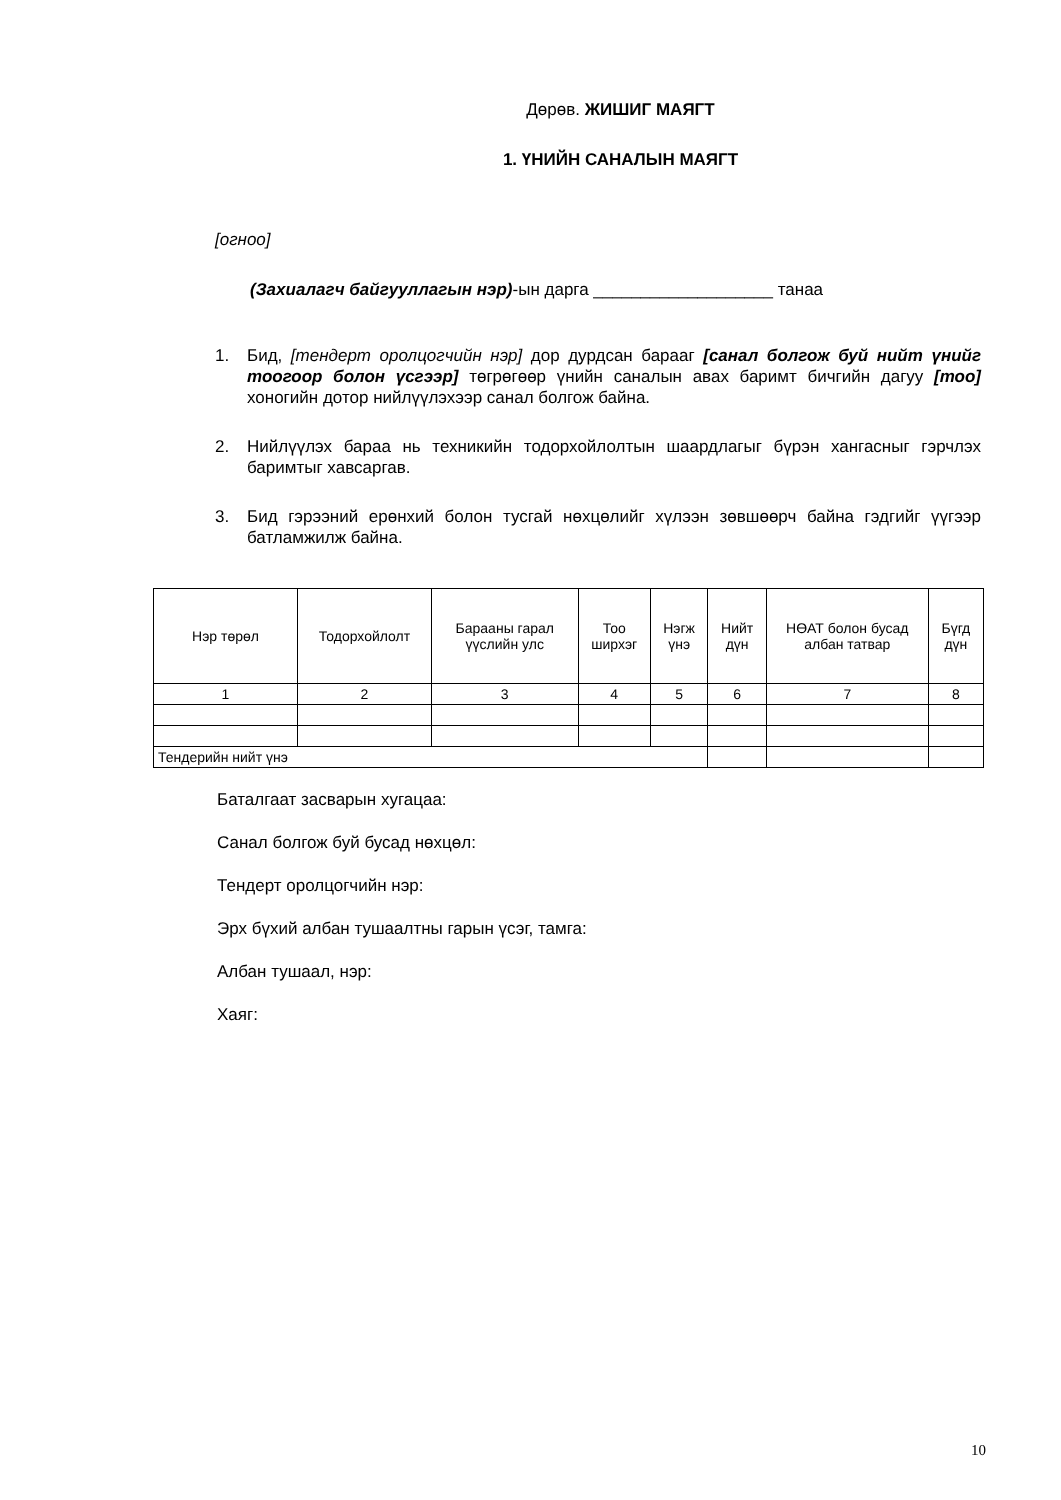Дөрөв. ЖИШИГ МАЯГТ
1. ҮНИЙН САНАЛЫН МАЯГТ
[огноо]
(Захиалагч байгууллагын нэр)-ын дарга ___________________ танаа
1. Бид, [тендерт оролцогчийн нэр] дор дурдсан барааг [санал болгож буй нийт үнийг тоогоор болон үсгээр] төгрөгөөр үнийн саналын авах баримт бичгийн дагуу [тоо] хоногийн дотор нийлүүлэхээр санал болгож байна.
2. Нийлүүлэх бараа нь техникийн тодорхойлолтын шаардлагыг бүрэн хангасныг гэрчлэх баримтыг хавсаргав.
3. Бид гэрээний ерөнхий болон тусгай нөхцөлийг хүлээн зөвшөөрч байна гэдгийг үүгээр батламжилж байна.
| Нэр төрөл | Тодорхойлолт | Барааны гарал үүслийн улс | Тоо ширхэг | Нэгж үнэ | Нийт дүн | НӨАТ болон бусад албан татвар | Бүгд дүн |
| --- | --- | --- | --- | --- | --- | --- | --- |
| 1 | 2 | 3 | 4 | 5 | 6 | 7 | 8 |
| Тендерийн нийт үнэ | | | | | | | |
Баталгаат засварын хугацаа:
Санал болгож буй бусад нөхцөл:
Тендерт оролцогчийн нэр:
Эрх бүхий албан тушаалтны гарын үсэг, тамга:
Албан тушаал, нэр:
Хаяг:
10